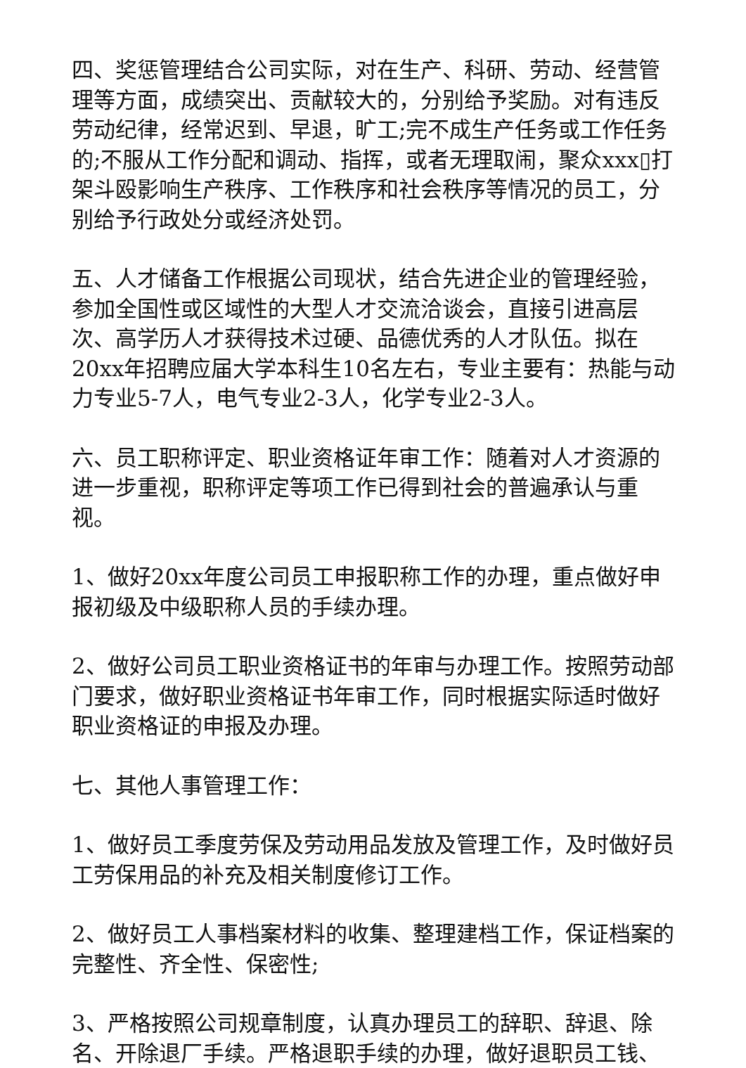四、奖惩管理结合公司实际，对在生产、科研、劳动、经营管理等方面，成绩突出、贡献较大的，分别给予奖励。对有违反劳动纪律，经常迟到、早退，旷工;完不成生产任务或工作任务的;不服从工作分配和调动、指挥，或者无理取闹，聚众xxx▯打架斗殴影响生产秩序、工作秩序和社会秩序等情况的员工，分别给予行政处分或经济处罚。
五、人才储备工作根据公司现状，结合先进企业的管理经验，参加全国性或区域性的大型人才交流洽谈会，直接引进高层次、高学历人才获得技术过硬、品德优秀的人才队伍。拟在20xx年招聘应届大学本科生10名左右，专业主要有：热能与动力专业5-7人，电气专业2-3人，化学专业2-3人。
六、员工职称评定、职业资格证年审工作：随着对人才资源的进一步重视，职称评定等项工作已得到社会的普遍承认与重视。
1、做好20xx年度公司员工申报职称工作的办理，重点做好申报初级及中级职称人员的手续办理。
2、做好公司员工职业资格证书的年审与办理工作。按照劳动部门要求，做好职业资格证书年审工作，同时根据实际适时做好职业资格证的申报及办理。
七、其他人事管理工作：
1、做好员工季度劳保及劳动用品发放及管理工作，及时做好员工劳保用品的补充及相关制度修订工作。
2、做好员工人事档案材料的收集、整理建档工作，保证档案的完整性、齐全性、保密性;
3、严格按照公司规章制度，认真办理员工的辞职、辞退、除名、开除退厂手续。严格退职手续的办理，做好退职员工钱、